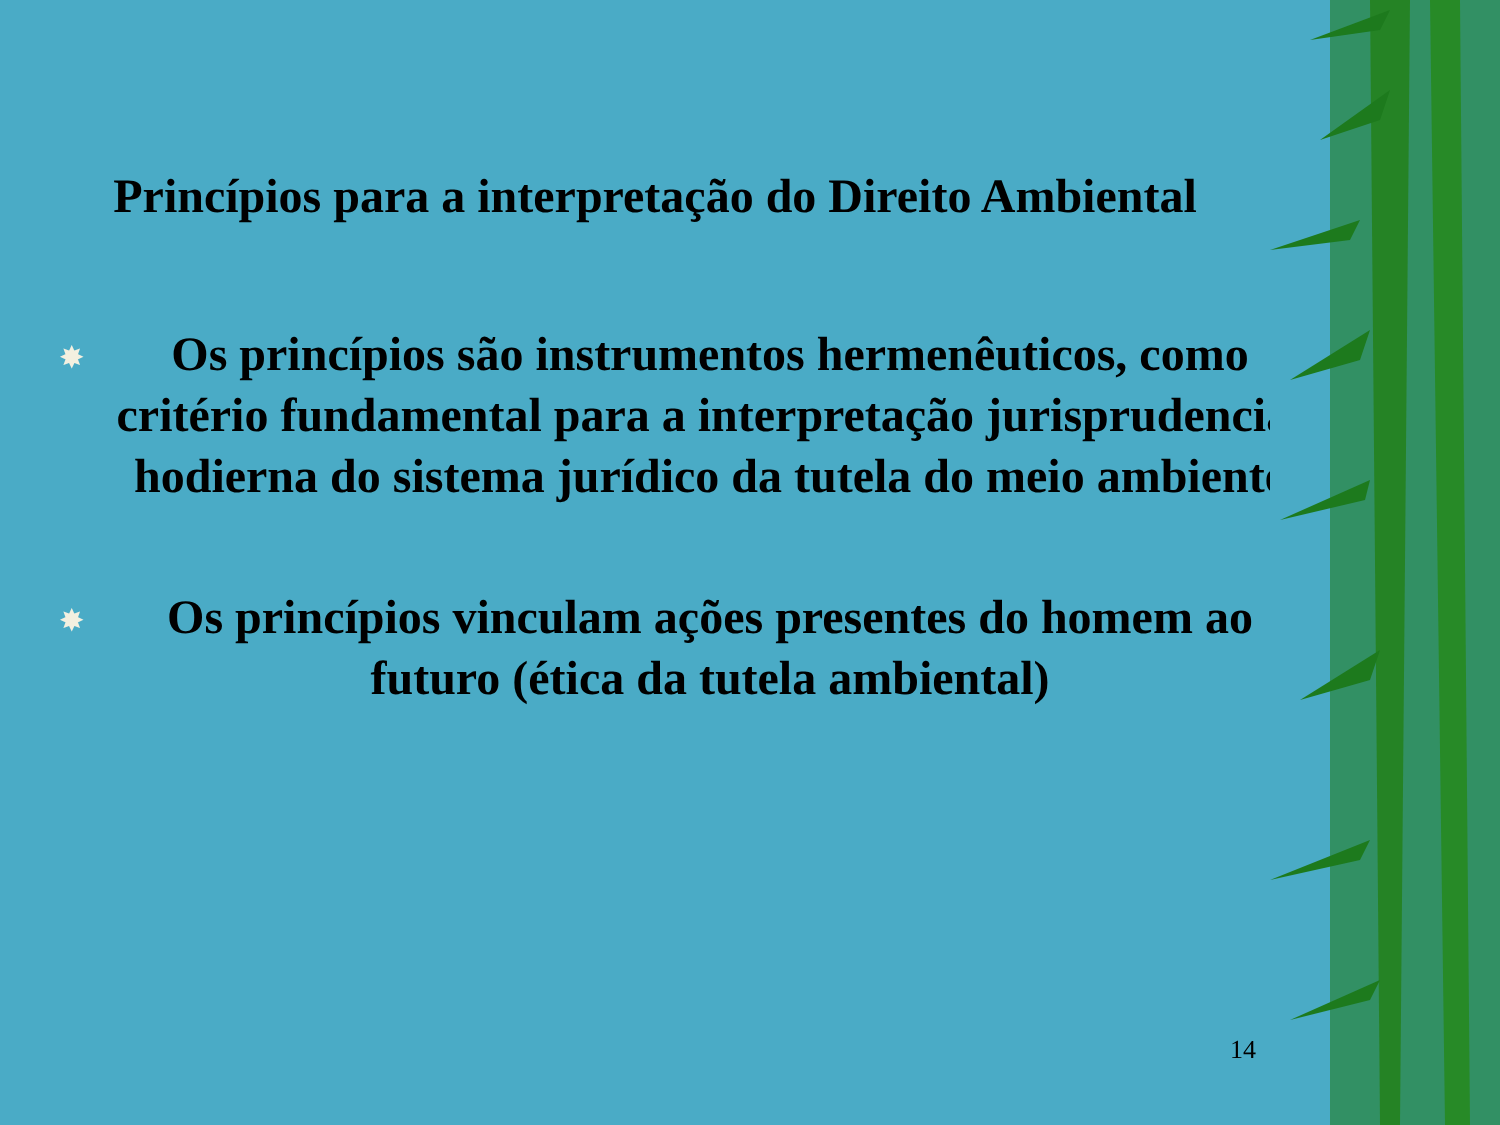Princípios para a interpretação do Direito Ambiental
✸ Os princípios são instrumentos hermenêuticos, como critério fundamental para a interpretação jurisprudencial hodierna do sistema jurídico da tutela do meio ambiente
✸ Os princípios vinculam ações presentes do homem ao futuro (ética da tutela ambiental)
14